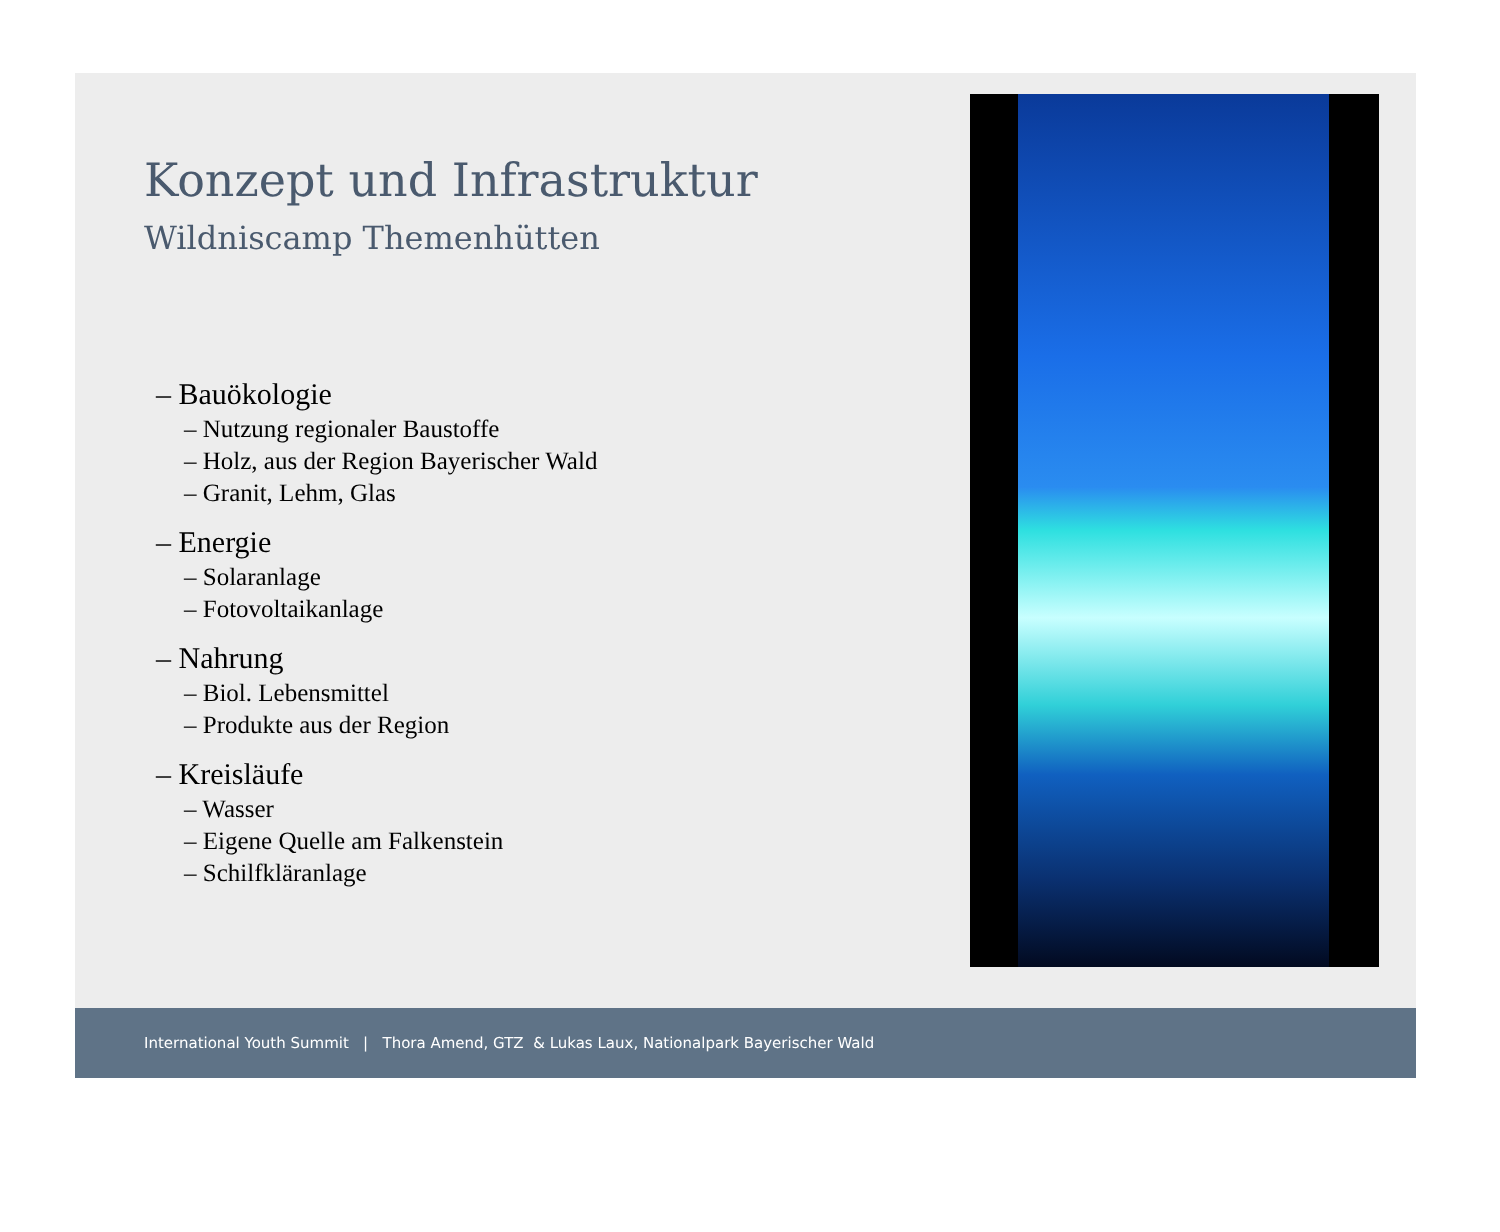Konzept und Infrastruktur
Wildniscamp Themenhütten
– Bauökologie
– Nutzung regionaler Baustoffe
– Holz, aus der Region Bayerischer Wald
– Granit, Lehm, Glas
– Energie
– Solaranlage
– Fotovoltaikanlage
– Nahrung
– Biol. Lebensmittel
– Produkte aus der Region
– Kreisläufe
– Wasser
– Eigene Quelle am Falkenstein
– Schilfkläranlage
International Youth Summit | Thora Amend, GTZ & Lukas Laux, Nationalpark Bayerischer Wald